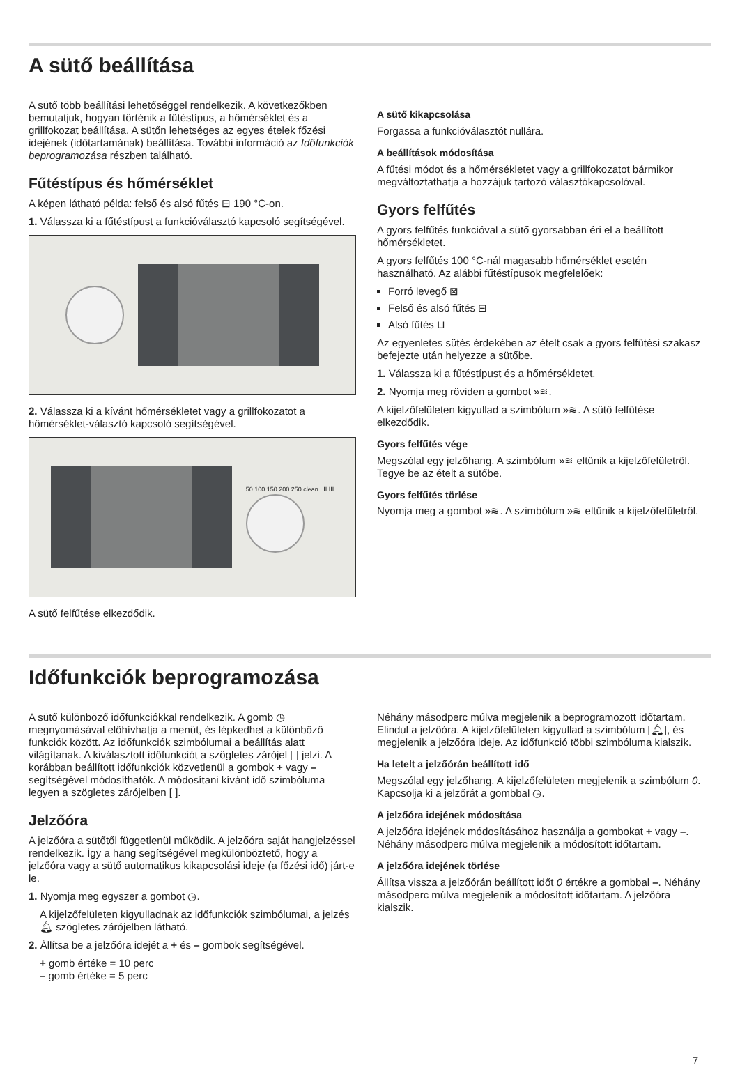A sütő beállítása
A sütő több beállítási lehetőséggel rendelkezik. A következőkben bemutatjuk, hogyan történik a fűtéstípus, a hőmérséklet és a grillfokozat beállítása. A sütőn lehetséges az egyes ételek főzési idejének (időtartamának) beállítása. További információ az Időfunkciók beprogramozása részben található.
Fűtéstípus és hőmérséklet
A képen látható példa: felső és alsó fűtés ⊟ 190 °C-on.
1. Válassza ki a fűtéstípust a funkcióválasztó kapcsoló segítségével.
2. Válassza ki a kívánt hőmérsékletet vagy a grillfokozatot a hőmérséklet-választó kapcsoló segítségével.
50 100 150 200 250 clean I II III
A sütő felfűtése elkezdődik.
A sütő kikapcsolása
Forgassa a funkcióválasztót nullára.
A beállítások módosítása
A fűtési módot és a hőmérsékletet vagy a grillfokozatot bármikor megváltoztathatja a hozzájuk tartozó választókapcsolóval.
Gyors felfűtés
A gyors felfűtés funkcióval a sütő gyorsabban éri el a beállított hőmérsékletet.
A gyors felfűtés 100 °C-nál magasabb hőmérséklet esetén használható. Az alábbi fűtéstípusok megfelelőek:
Forró levegő ⊠
Felső és alsó fűtés ⊟
Alsó fűtés ⊔
Az egyenletes sütés érdekében az ételt csak a gyors felfűtési szakasz befejezte után helyezze a sütőbe.
1. Válassza ki a fűtéstípust és a hőmérsékletet.
2. Nyomja meg röviden a gombot »≋.
A kijelzőfelületen kigyullad a szimbólum »≋. A sütő felfűtése elkezdődik.
Gyors felfűtés vége
Megszólal egy jelzőhang. A szimbólum »≋ eltűnik a kijelzőfelületről. Tegye be az ételt a sütőbe.
Gyors felfűtés törlése
Nyomja meg a gombot »≋. A szimbólum »≋ eltűnik a kijelzőfelületről.
Időfunkciók beprogramozása
A sütő különböző időfunkciókkal rendelkezik. A gomb ◷ megnyomásával előhívhatja a menüt, és lépkedhet a különböző funkciók között. Az időfunkciók szimbólumai a beállítás alatt világítanak. A kiválasztott időfunkciót a szögletes zárójel [ ] jelzi. A korábban beállított időfunkciók közvetlenül a gombok + vagy – segítségével módosíthatók. A módosítani kívánt idő szimbóluma legyen a szögletes zárójelben [ ].
Jelzőóra
A jelzőóra a sütőtől függetlenül működik. A jelzőóra saját hangjelzéssel rendelkezik. Így a hang segítségével megkülönböztető, hogy a jelzőóra vagy a sütő automatikus kikapcsolási ideje (a főzési idő) járt-e le.
1. Nyomja meg egyszer a gombot ◷.
A kijelzőfelületen kigyulladnak az időfunkciók szimbólumai, a jelzés 🔔︎ szögletes zárójelben látható.
2. Állítsa be a jelzőóra idejét a + és – gombok segítségével.
+ gomb értéke = 10 perc
– gomb értéke = 5 perc
Néhány másodperc múlva megjelenik a beprogramozott időtartam. Elindul a jelzőóra. A kijelzőfelületen kigyullad a szimbólum [🔔︎], és megjelenik a jelzőóra ideje. Az időfunkció többi szimbóluma kialszik.
Ha letelt a jelzőórán beállított idő
Megszólal egy jelzőhang. A kijelzőfelületen megjelenik a szimbólum 0. Kapcsolja ki a jelzőrát a gombbal ◷.
A jelzőóra idejének módosítása
A jelzőóra idejének módosításához használja a gombokat + vagy –. Néhány másodperc múlva megjelenik a módosított időtartam.
A jelzőóra idejének törlése
Állítsa vissza a jelzőórán beállított időt 0 értékre a gombbal –. Néhány másodperc múlva megjelenik a módosított időtartam. A jelzőóra kialszik.
7